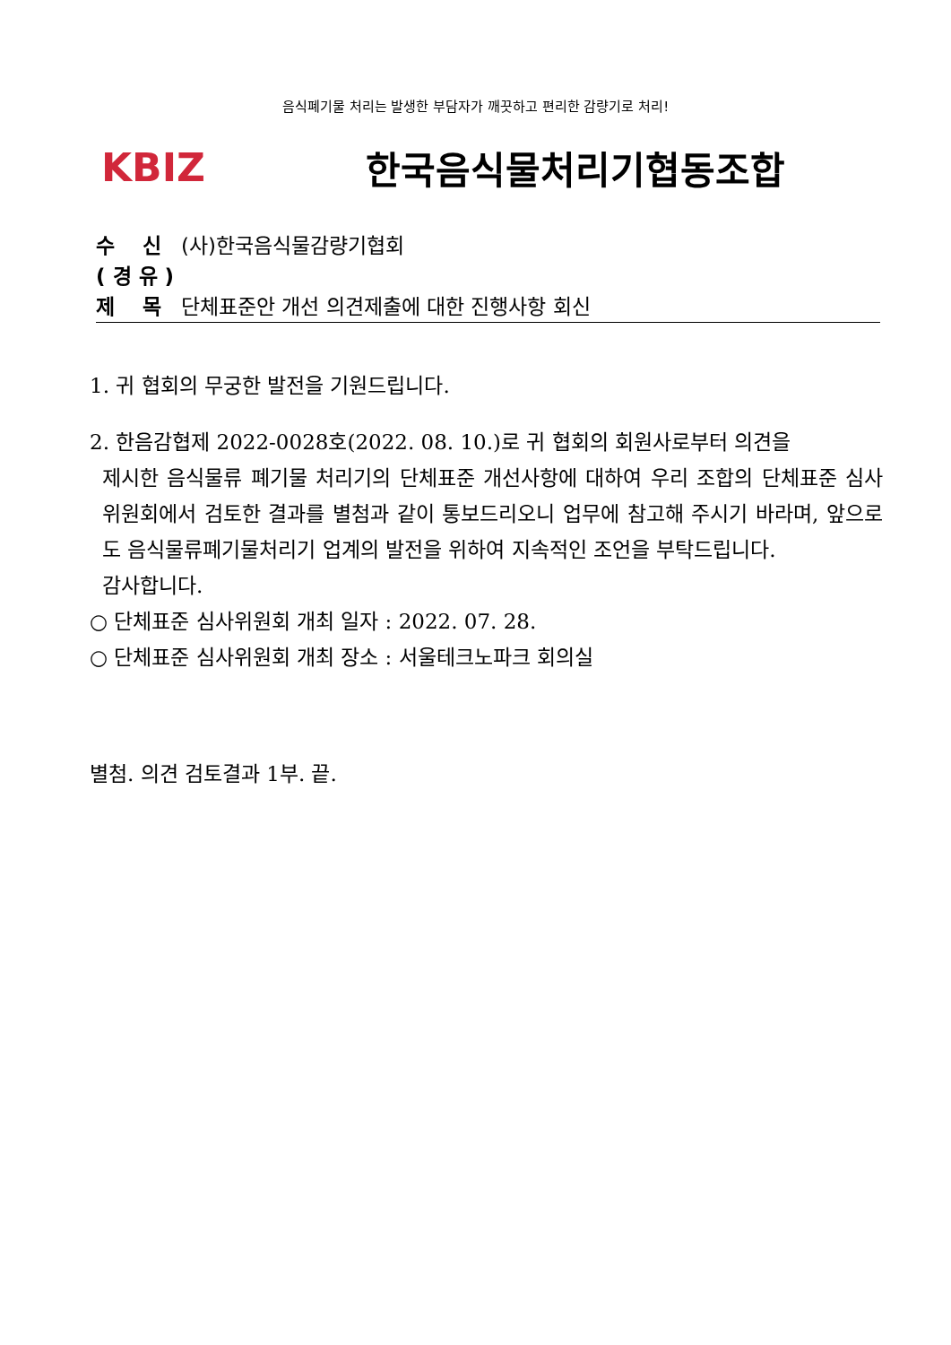음식폐기물 처리는 발생한 부담자가 깨끗하고 편리한 감량기로 처리!
KBIZ 한국음식물처리기협동조합
수　 신 (사)한국음식물감량기협회
( 경 유 )
제　 목 단체표준안 개선 의견제출에 대한 진행사항 회신
1. 귀 협회의 무궁한 발전을 기원드립니다.
2. 한음감협제 2022-0028호(2022. 08. 10.)로 귀 협회의 회원사로부터 의견을
제시한 음식물류 폐기물 처리기의 단체표준 개선사항에 대하여 우리 조합의 단체표준 심사위원회에서 검토한 결과를 별첨과 같이 통보드리오니 업무에 참고해 주시기 바라며, 앞으로도 음식물류폐기물처리기 업계의 발전을 위하여 지속적인 조언을 부탁드립니다.
감사합니다.
○ 단체표준 심사위원회 개최 일자 : 2022. 07. 28.
○ 단체표준 심사위원회 개최 장소 : 서울테크노파크 회의실
별첨. 의견 검토결과 1부. 끝.